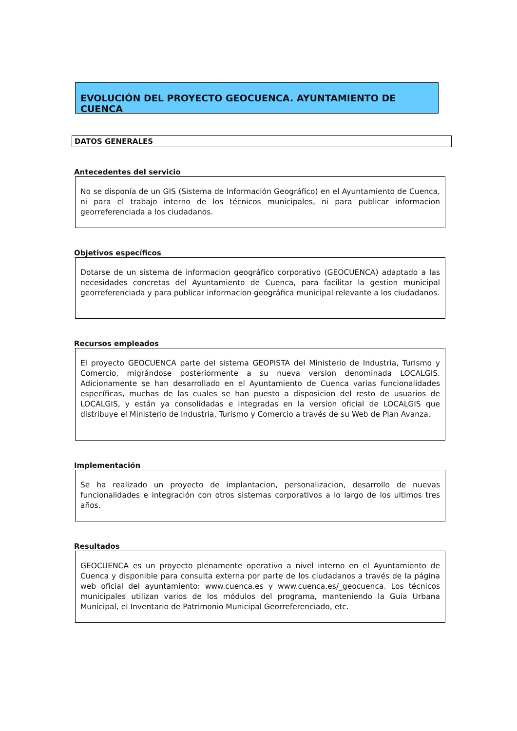EVOLUCIÓN DEL PROYECTO GEOCUENCA. AYUNTAMIENTO DE CUENCA
DATOS GENERALES
Antecedentes del servicio
No se disponía de un GIS (Sistema de Información Geográfico) en el Ayuntamiento de Cuenca, ni para el trabajo interno de los técnicos municipales, ni para publicar informacion georreferenciada a los ciudadanos.
Objetivos específicos
Dotarse de un sistema de informacion geográfico corporativo (GEOCUENCA) adaptado a las necesidades concretas del Ayuntamiento de Cuenca, para facilitar la gestion municipal georreferenciada y para publicar informacion geográfica municipal relevante a los ciudadanos.
Recursos empleados
El proyecto GEOCUENCA parte del sistema GEOPISTA del Ministerio de Industria, Turismo y Comercio, migrándose posteriormente a su nueva version denominada LOCALGIS. Adicionamente se han desarrollado en el Ayuntamiento de Cuenca varias funcionalidades específicas, muchas de las cuales se han puesto a disposicion del resto de usuarios de LOCALGIS, y están ya consolidadas e integradas en la version oficial de LOCALGIS que distribuye el Ministerio de Industria, Turismo y Comercio a través de su Web de Plan Avanza.
Implementación
Se ha realizado un proyecto de implantacion, personalizacion, desarrollo de nuevas funcionalidades e integración con otros sistemas corporativos a lo largo de los ultimos tres años.
Resultados
GEOCUENCA es un proyecto plenamente operativo a nivel interno en el Ayuntamiento de Cuenca y disponible para consulta externa por parte de los ciudadanos a través de la página web oficial del ayuntamiento: www.cuenca.es y www.cuenca.es/_geocuenca. Los técnicos municipales utilizan varios de los módulos del programa, manteniendo la Guía Urbana Municipal, el Inventario de Patrimonio Municipal Georreferenciado, etc.